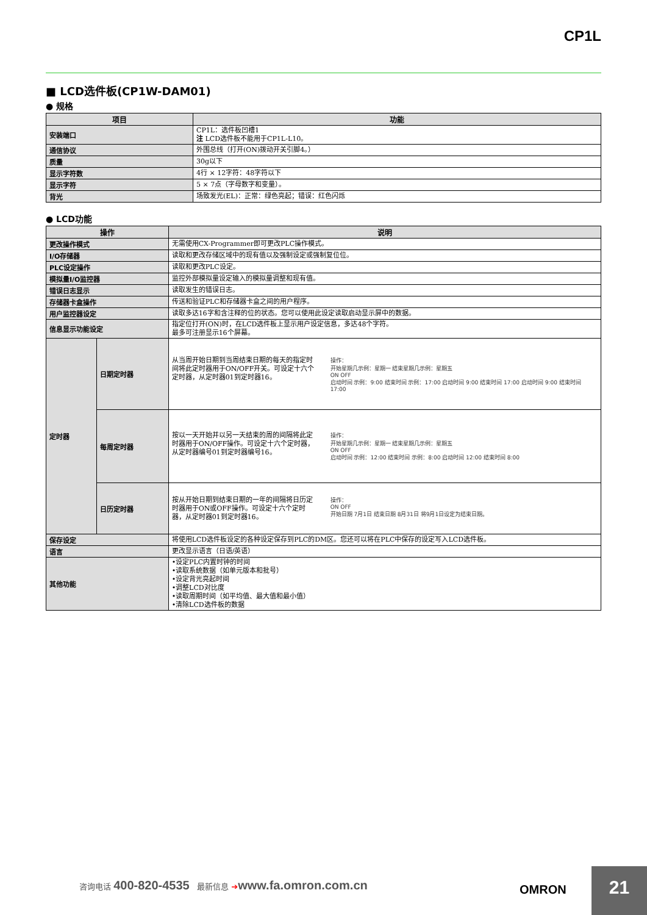CP1L
■ LCD选件板(CP1W-DAM01)
● 规格
| 项目 | 功能 |
| --- | --- |
| 安装端口 | CP1L：选件板凹槽1 注 LCD选件板不能用于CP1L-L10。 |
| 通信协议 | 外围总线（打开(ON)拨动开关引脚4。） |
| 质量 | 30g以下 |
| 显示字符数 | 4行 × 12字符：48字符以下 |
| 显示字符 | 5 × 7点（字母数字和变量）。 |
| 背光 | 场致发光(EL)：正常：绿色亮起；错误：红色闪烁 |
● LCD功能
| 操作 | | 说明 |
| --- | --- | --- |
| 更改操作模式 | | 无需使用CX-Programmer即可更改PLC操作模式。 |
| I/O存储器 | | 读取和更改存储区域中的现有值以及强制设定或强制复位位。 |
| PLC设定操作 | | 读取和更改PLC设定。 |
| 模拟量I/O监控器 | | 监控外部模拟量设定输入的模拟量调整和现有值。 |
| 错误日志显示 | | 读取发生的错误日志。 |
| 存储器卡盒操作 | | 传送和验证PLC和存储器卡盒之间的用户程序。 |
| 用户监控器设定 | | 读取多达16字和含注释的位的状态。您可以使用此设定读取启动显示屏中的数据。 |
| 信息显示功能设定 | | 指定位打开(ON)时，在LCD选件板上显示用户设定信息，多达48个字符。 最多可注册显示16个屏幕。 |
| 定时器 | 日期定时器 | 从当周开始日期到当周结束日期的每天的指定时间将此定时器用于ON/OFF开关。可设定十六个定时器，从定时器01到定时器16。 操作： 开始星期几示例：星期一 结束星期几示例：星期五 ON OFF 启动时间 示例：9:00 结束时间 示例：17:00 启动时间 9:00 结束时间 17:00 启动时间 9:00 结束时间 17:00 |
| | 每周定时器 | 按以一天开始并以另一天结束的周的间隔将此定时器用于ON/OFF操作。可设定十六个定时器，从定时器编号01到定时器编号16。 操作： 开始星期几示例：星期一 结束星期几示例：星期五 ON OFF 启动时间 示例：12:00 结束时间 示例：8:00 启动时间 12:00 结束时间 8:00 |
| | 日历定时器 | 按从开始日期到结束日期的一年的间隔将日历定时器用于ON或OFF操作。可设定十六个定时器，从定时器01到定时器16。 操作： ON OFF 开始日期 7月1日 结束日期 8月31日 将9月1日设定为结束日期。 |
| 保存设定 | | 将使用LCD选件板设定的各种设定保存到PLC的DM区。您还可以将在PLC中保存的设定写入LCD选件板。 |
| 语言 | | 更改显示语言（日语/英语） |
| 其他功能 | | •设定PLC内置时钟的时间 •读取系统数据（如单元版本和批号） •设定背光亮起时间 •调整LCD对比度 •读取周期时间（如平均值、最大值和最小值） •清除LCD选件板的数据 |
咨询电话 400-820-4535 最新信息 ➔www.fa.omron.com.cn
OMRON
21